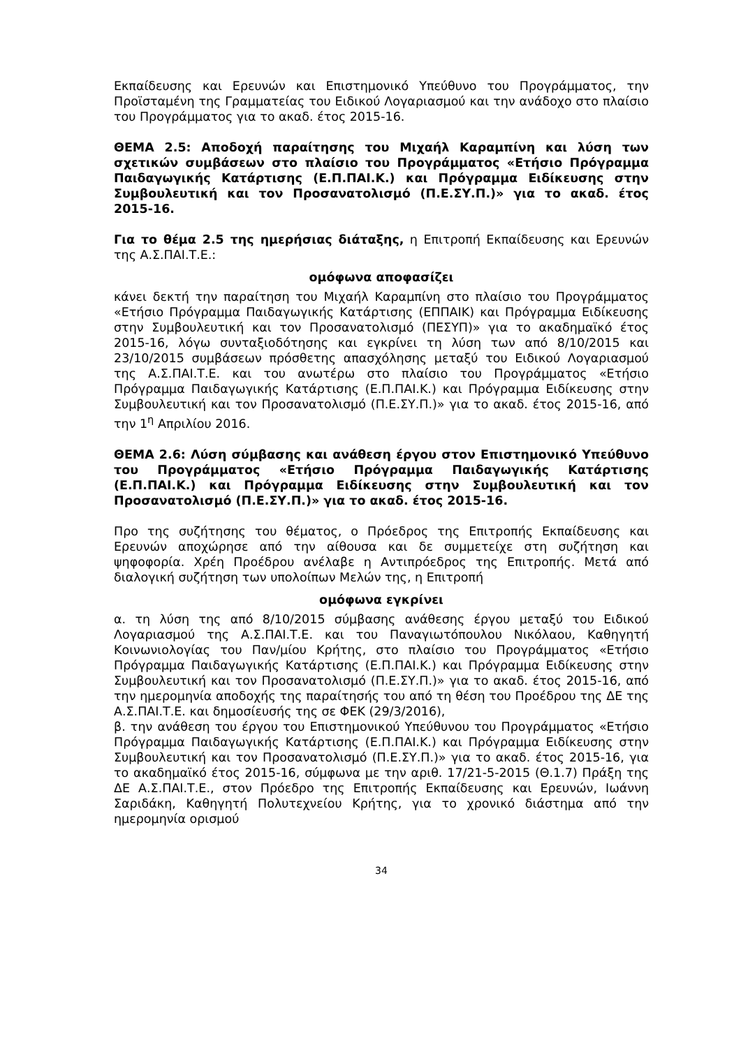Εκπαίδευσης και Ερευνών και Επιστημονικό Υπεύθυνο του Προγράμματος, την Προϊσταμένη της Γραμματείας του Ειδικού Λογαριασμού και την ανάδοχο στο πλαίσιο του Προγράμματος για το ακαδ. έτος 2015-16.
ΘΕΜΑ 2.5: Αποδοχή παραίτησης του Μιχαήλ Καραμπίνη και λύση των σχετικών συμβάσεων στο πλαίσιο του Προγράμματος «Ετήσιο Πρόγραμμα Παιδαγωγικής Κατάρτισης (Ε.Π.ΠΑΙ.Κ.) και Πρόγραμμα Ειδίκευσης στην Συμβουλευτική και τον Προσανατολισμό (Π.Ε.ΣΥ.Π.)» για το ακαδ. έτος 2015-16.
Για το θέμα 2.5 της ημερήσιας διάταξης, η Επιτροπή Εκπαίδευσης και Ερευνών της Α.Σ.ΠΑΙ.Τ.Ε.:
ομόφωνα αποφασίζει
κάνει δεκτή την παραίτηση του Μιχαήλ Καραμπίνη στο πλαίσιο του Προγράμματος «Ετήσιο Πρόγραμμα Παιδαγωγικής Κατάρτισης (ΕΠΠΑΙΚ) και Πρόγραμμα Ειδίκευσης στην Συμβουλευτική και τον Προσανατολισμό (ΠΕΣΥΠ)» για το ακαδημαϊκό έτος 2015-16, λόγω συνταξιοδότησης και εγκρίνει τη λύση των από 8/10/2015 και 23/10/2015 συμβάσεων πρόσθετης απασχόλησης μεταξύ του Ειδικού Λογαριασμού της Α.Σ.ΠΑΙ.Τ.Ε. και του ανωτέρω στο πλαίσιο του Προγράμματος «Ετήσιο Πρόγραμμα Παιδαγωγικής Κατάρτισης (Ε.Π.ΠΑΙ.Κ.) και Πρόγραμμα Ειδίκευσης στην Συμβουλευτική και τον Προσανατολισμό (Π.Ε.ΣΥ.Π.)» για το ακαδ. έτος 2015-16, από την 1<sup>η</sup> Απριλίου 2016.
ΘΕΜΑ 2.6: Λύση σύμβασης και ανάθεση έργου στον Επιστημονικό Υπεύθυνο του Προγράμματος «Ετήσιο Πρόγραμμα Παιδαγωγικής Κατάρτισης (Ε.Π.ΠΑΙ.Κ.) και Πρόγραμμα Ειδίκευσης στην Συμβουλευτική και τον Προσανατολισμό (Π.Ε.ΣΥ.Π.)» για το ακαδ. έτος 2015-16.
Προ της συζήτησης του θέματος, ο Πρόεδρος της Επιτροπής Εκπαίδευσης και Ερευνών αποχώρησε από την αίθουσα και δε συμμετείχε στη συζήτηση και ψηφοφορία. Χρέη Προέδρου ανέλαβε η Αντιπρόεδρος της Επιτροπής. Μετά από διαλογική συζήτηση των υπολοίπων Μελών της, η Επιτροπή
ομόφωνα εγκρίνει
α. τη λύση της από 8/10/2015 σύμβασης ανάθεσης έργου μεταξύ του Ειδικού Λογαριασμού της Α.Σ.ΠΑΙ.Τ.Ε. και του Παναγιωτόπουλου Νικόλαου, Καθηγητή Κοινωνιολογίας του Παν/μίου Κρήτης, στο πλαίσιο του Προγράμματος «Ετήσιο Πρόγραμμα Παιδαγωγικής Κατάρτισης (Ε.Π.ΠΑΙ.Κ.) και Πρόγραμμα Ειδίκευσης στην Συμβουλευτική και τον Προσανατολισμό (Π.Ε.ΣΥ.Π.)» για το ακαδ. έτος 2015-16, από την ημερομηνία αποδοχής της παραίτησής του από τη θέση του Προέδρου της ΔΕ της Α.Σ.ΠΑΙ.Τ.Ε. και δημοσίευσής της σε ΦΕΚ (29/3/2016),
β. την ανάθεση του έργου του Επιστημονικού Υπεύθυνου του Προγράμματος «Ετήσιο Πρόγραμμα Παιδαγωγικής Κατάρτισης (Ε.Π.ΠΑΙ.Κ.) και Πρόγραμμα Ειδίκευσης στην Συμβουλευτική και τον Προσανατολισμό (Π.Ε.ΣΥ.Π.)» για το ακαδ. έτος 2015-16, για το ακαδημαϊκό έτος 2015-16, σύμφωνα με την αριθ. 17/21-5-2015 (Θ.1.7) Πράξη της ΔΕ Α.Σ.ΠΑΙ.Τ.Ε., στον Πρόεδρο της Επιτροπής Εκπαίδευσης και Ερευνών, Ιωάννη Σαριδάκη, Καθηγητή Πολυτεχνείου Κρήτης, για το χρονικό διάστημα από την ημερομηνία ορισμού
34